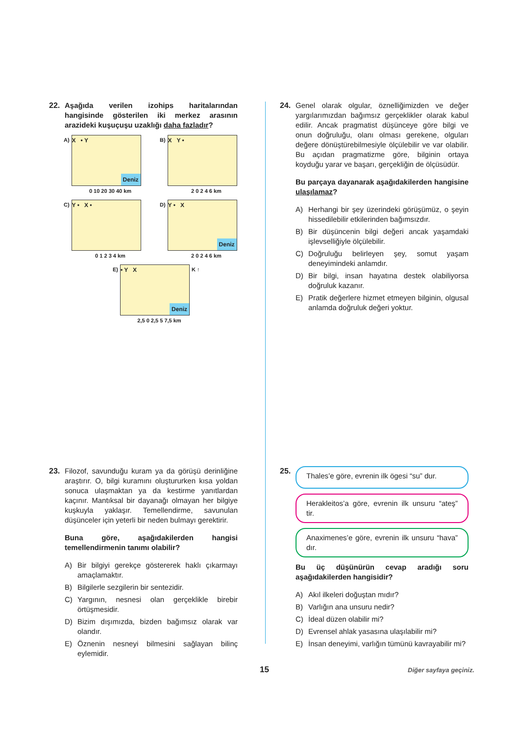22.
Aşağıda verilen izohips haritalarından hangisinde gösterilen iki merkez arasının arazideki kuşuçuşu uzaklığı daha fazladır?
A)
X • Y
Deniz
0 10 20 30 40 km
B)
X Y •
2 0 2 4 6 km
C)
Y • X •
0 1 2 3 4 km
D)
Y • X
Deniz
2 0 2 4 6 km
E)
• Y X
Deniz
K ↑
2,5 0 2,5 5 7,5 km
23.
Filozof, savunduğu kuram ya da görüşü derinliğine araştırır. O, bilgi kuramını oluştururken kısa yoldan sonuca ulaşmaktan ya da kestirme yanıtlardan kaçınır. Mantıksal bir dayanağı olmayan her bilgiye kuşkuyla yaklaşır. Temellendirme, savunulan düşünceler için yeterli bir neden bulmayı gerektirir.
Buna göre, aşağıdakilerden hangisi temellendirmenin tanımı olabilir?
A) Bir bilgiyi gerekçe göstererek haklı çıkarmayı amaçlamaktır.
B) Bilgilerle sezgilerin bir sentezidir.
C) Yargının, nesnesi olan gerçeklikle birebir örtüşmesidir.
D) Bizim dışımızda, bizden bağımsız olarak var olandır.
E) Öznenin nesneyi bilmesini sağlayan bilinç eylemidir.
24.
Genel olarak olgular, öznelliğimizden ve değer yargılarımızdan bağımsız gerçeklikler olarak kabul edilir. Ancak pragmatist düşünceye göre bilgi ve onun doğruluğu, olanı olması gerekene, olguları değere dönüştürebilmesiyle ölçülebilir ve var olabilir. Bu açıdan pragmatizme göre, bilginin ortaya koyduğu yarar ve başarı, gerçekliğin de ölçüsüdür.
Bu parçaya dayanarak aşağıdakilerden hangisine ulaşılamaz?
A) Herhangi bir şey üzerindeki görüşümüz, o şeyin hissedilebilir etkilerinden bağımsızdır.
B) Bir düşüncenin bilgi değeri ancak yaşamdaki işlevselliğiyle ölçülebilir.
C) Doğruluğu belirleyen şey, somut yaşam deneyimindeki anlamdır.
D) Bir bilgi, insan hayatına destek olabiliyorsa doğruluk kazanır.
E) Pratik değerlere hizmet etmeyen bilginin, olgusal anlamda doğruluk değeri yoktur.
25.
Thales’e göre, evrenin ilk ögesi “su” dur.
Herakleitos’a göre, evrenin ilk unsuru “ateş” tir.
Anaximenes’e göre, evrenin ilk unsuru “hava” dır.
Bu üç düşünürün cevap aradığı soru aşağıdakilerden hangisidir?
A) Akıl ilkeleri doğuştan mıdır?
B) Varlığın ana unsuru nedir?
C) İdeal düzen olabilir mi?
D) Evrensel ahlak yasasına ulaşılabilir mi?
E) İnsan deneyimi, varlığın tümünü kavrayabilir mi?
15 Diğer sayfaya geçiniz.